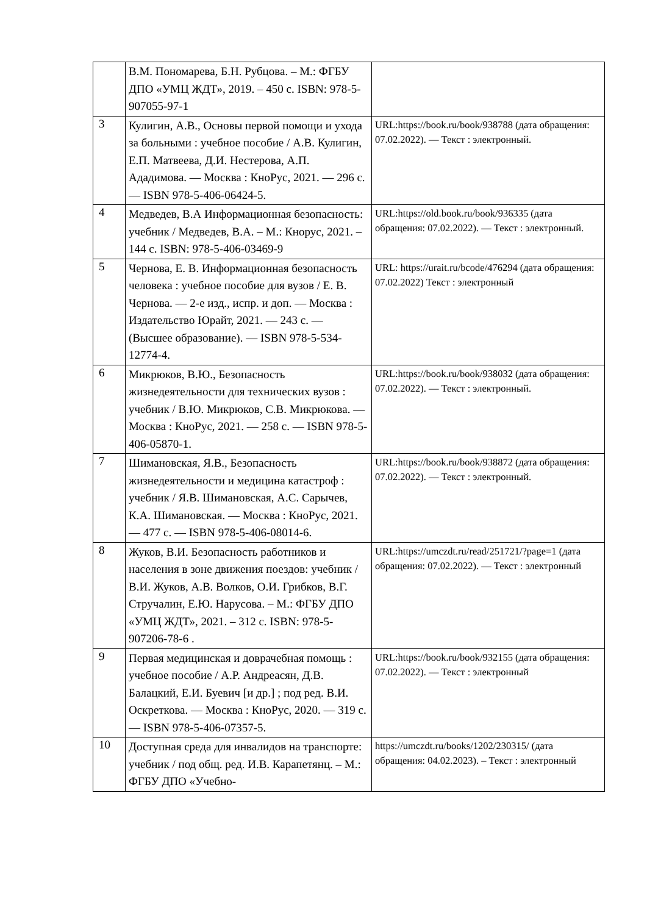| | В.М. Пономарева, Б.Н. Рубцова. – М.: ФГБУ ДПО «УМЦ ЖДТ», 2019. – 450 с. ISBN: 978-5-907055-97-1 | |
| 3 | Кулигин, А.В., Основы первой помощи и ухода за больными : учебное пособие / А.В. Кулигин, Е.П. Матвеева, Д.И. Нестерова, А.П. Ададимова. — Москва : КноРус, 2021. — 296 с. — ISBN 978-5-406-06424-5. | URL:https://book.ru/book/938788 (дата обращения: 07.02.2022). — Текст : электронный. |
| 4 | Медведев, В.А Информационная безопасность: учебник / Медведев, В.А. – М.: Кнорус, 2021. – 144 с. ISBN: 978-5-406-03469-9 | URL:https://old.book.ru/book/936335 (дата обращения: 07.02.2022). — Текст : электронный. |
| 5 | Чернова, Е. В. Информационная безопасность человека : учебное пособие для вузов / Е. В. Чернова. — 2-е изд., испр. и доп. — Москва : Издательство Юрайт, 2021. — 243 с. — (Высшее образование). — ISBN 978-5-534-12774-4. | URL: https://urait.ru/bcode/476294 (дата обращения: 07.02.2022) Текст : электронный |
| 6 | Микрюков, В.Ю., Безопасность жизнедеятельности для технических вузов : учебник / В.Ю. Микрюков, С.В. Микрюкова. — Москва : КноРус, 2021. — 258 с. — ISBN 978-5-406-05870-1. | URL:https://book.ru/book/938032 (дата обращения: 07.02.2022). — Текст : электронный. |
| 7 | Шимановская, Я.В., Безопасность жизнедеятельности и медицина катастроф : учебник / Я.В. Шимановская, А.С. Сарычев, К.А. Шимановская. — Москва : КноРус, 2021. — 477 с. — ISBN 978-5-406-08014-6. | URL:https://book.ru/book/938872 (дата обращения: 07.02.2022). — Текст : электронный. |
| 8 | Жуков, В.И. Безопасность работников и населения в зоне движения поездов: учебник / В.И. Жуков, А.В. Волков, О.И. Грибков, В.Г. Стручалин, Е.Ю. Нарусова. – М.: ФГБУ ДПО «УМЦ ЖДТ», 2021. – 312 с. ISBN: 978-5-907206-78-6 . | URL:https://umczdt.ru/read/251721/?page=1 (дата обращения: 07.02.2022). — Текст : электронный |
| 9 | Первая медицинская и доврачебная помощь : учебное пособие / А.Р. Андреасян, Д.В. Балацкий, Е.И. Буевич [и др.] ; под ред. В.И. Оскреткова. — Москва : КноРус, 2020. — 319 с. — ISBN 978-5-406-07357-5. | URL:https://book.ru/book/932155 (дата обращения: 07.02.2022). — Текст : электронный |
| 10 | Доступная среда для инвалидов на транспорте: учебник / под общ. ред. И.В. Карапетянц. – М.: ФГБУ ДПО «Учебно- | https://umczdt.ru/books/1202/230315/ (дата обращения: 04.02.2023). – Текст : электронный |